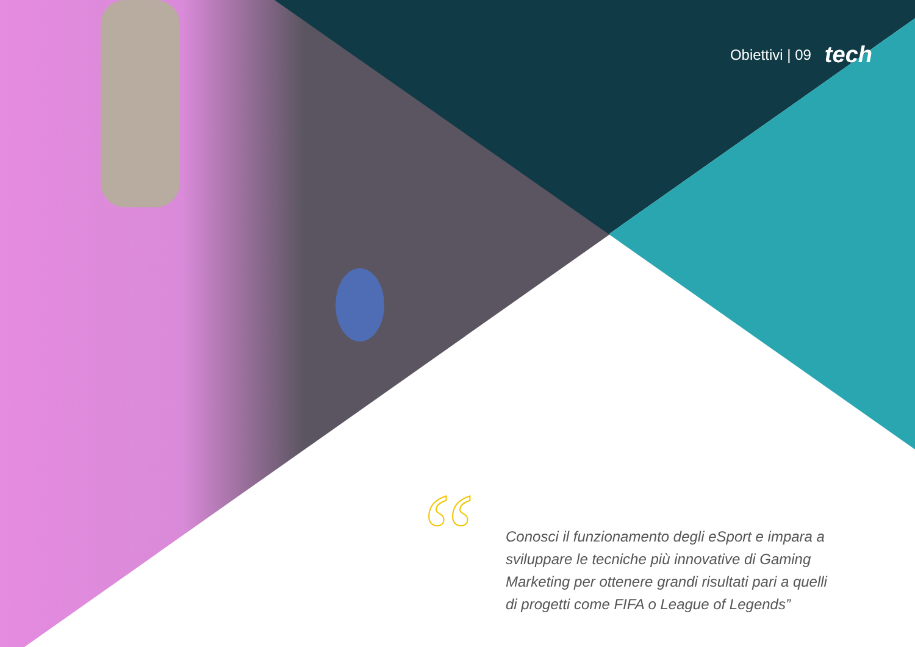Obiettivi | 09 tech
“
Conosci il funzionamento degli eSport e impara a sviluppare le tecniche più innovative di Gaming Marketing per ottenere grandi risultati pari a quelli di progetti come FIFA o League of Legends”